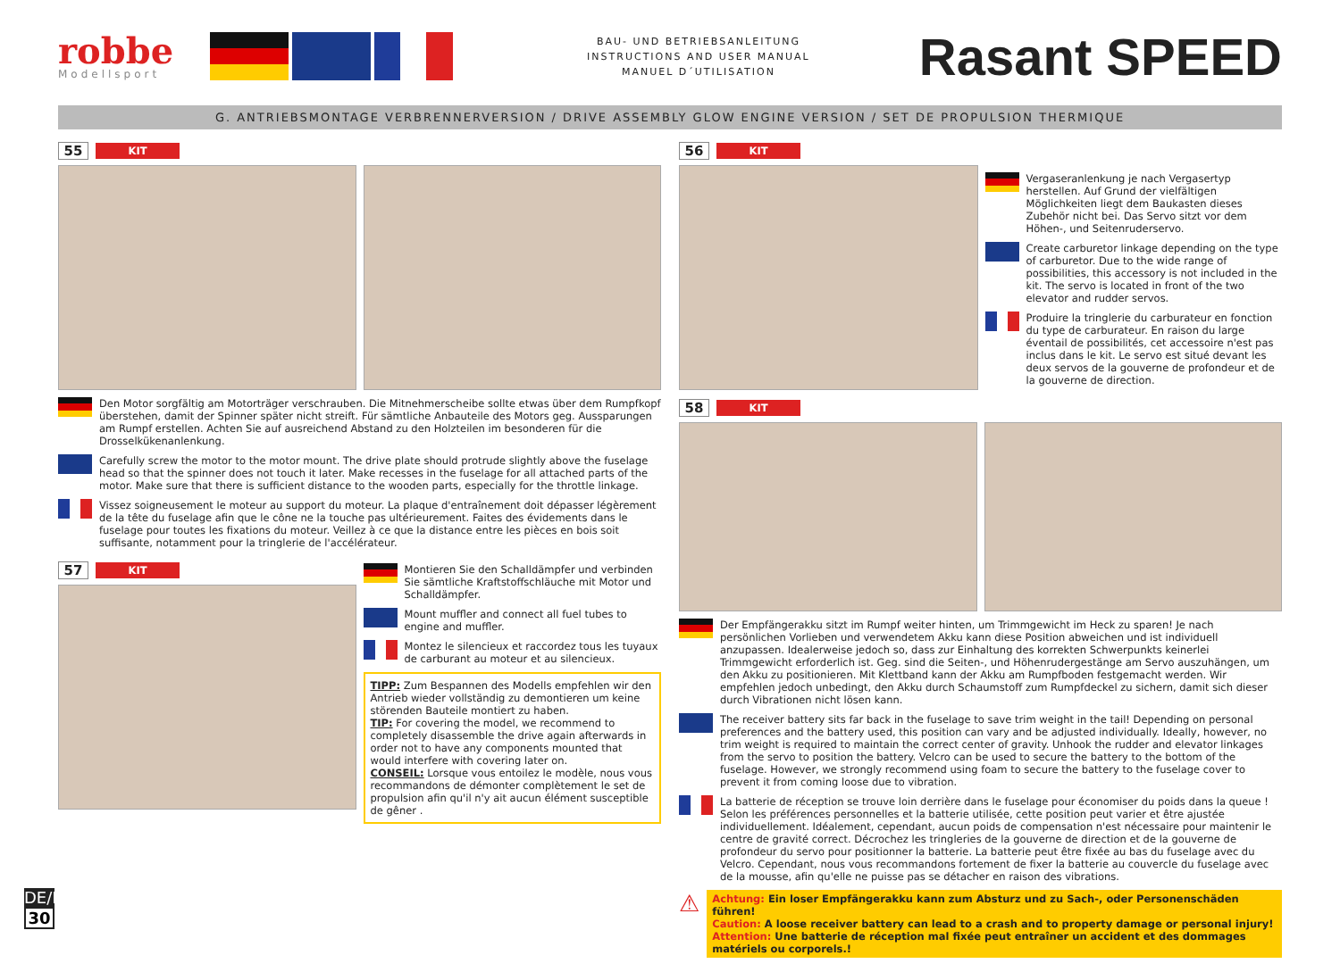robbe
Modellsport
BAU- UND BETRIEBSANLEITUNG
INSTRUCTIONS AND USER MANUAL
MANUEL D´UTILISATION
Rasant SPEED
G. ANTRIEBSMONTAGE VERBRENNERVERSION / DRIVE ASSEMBLY GLOW ENGINE VERSION / SET DE PROPULSION THERMIQUE
55 KIT
Den Motor sorgfältig am Motorträger verschrauben. Die Mitnehmerscheibe sollte etwas über dem Rumpfkopf überstehen, damit der Spinner später nicht streift. Für sämtliche Anbauteile des Motors geg. Aussparungen am Rumpf erstellen. Achten Sie auf ausreichend Abstand zu den Holzteilen im besonderen für die Drosselkükenanlenkung.
Carefully screw the motor to the motor mount. The drive plate should protrude slightly above the fuselage head so that the spinner does not touch it later. Make recesses in the fuselage for all attached parts of the motor. Make sure that there is sufficient distance to the wooden parts, especially for the throttle linkage.
Vissez soigneusement le moteur au support du moteur. La plaque d'entraînement doit dépasser légèrement de la tête du fuselage afin que le cône ne la touche pas ultérieurement. Faites des évidements dans le fuselage pour toutes les fixations du moteur. Veillez à ce que la distance entre les pièces en bois soit suffisante, notamment pour la tringlerie de l'accélérateur.
57 KIT Montieren Sie den Schalldämpfer und verbinden Sie sämtliche Kraftstoffschläuche mit Motor und Schalldämpfer.
Mount muffler and connect all fuel tubes to engine and muffler.
Montez le silencieux et raccordez tous les tuyaux de carburant au moteur et au silencieux.
TIPP: Zum Bespannen des Modells empfehlen wir den Antrieb wieder vollständig zu demontieren um keine störenden Bauteile montiert zu haben.
TIP: For covering the model, we recommend to completely disassemble the drive again afterwards in order not to have any components mounted that would interfere with covering later on.
CONSEIL: Lorsque vous entoilez le modèle, nous vous recommandons de démonter complètement le set de propulsion afin qu'il n'y ait aucun élément susceptible de gêner .
56 KIT
Vergaseranlenkung je nach Vergasertyp herstellen. Auf Grund der vielfältigen Möglichkeiten liegt dem Baukasten dieses Zubehör nicht bei. Das Servo sitzt vor dem Höhen-, und Seitenruderservo.
Create carburetor linkage depending on the type of carburetor. Due to the wide range of possibilities, this accessory is not included in the kit. The servo is located in front of the two elevator and rudder servos.
Produire la tringlerie du carburateur en fonction du type de carburateur. En raison du large éventail de possibilités, cet accessoire n'est pas inclus dans le kit. Le servo est situé devant les deux servos de la gouverne de profondeur et de la gouverne de direction.
58 KIT
Der Empfängerakku sitzt im Rumpf weiter hinten, um Trimmgewicht im Heck zu sparen! Je nach persönlichen Vorlieben und verwendetem Akku kann diese Position abweichen und ist individuell anzupassen. Idealerweise jedoch so, dass zur Einhaltung des korrekten Schwerpunkts keinerlei Trimmgewicht erforderlich ist. Geg. sind die Seiten-, und Höhenrudergestänge am Servo auszuhängen, um den Akku zu positionieren. Mit Klettband kann der Akku am Rumpfboden festgemacht werden. Wir empfehlen jedoch unbedingt, den Akku durch Schaumstoff zum Rumpfdeckel zu sichern, damit sich dieser durch Vibrationen nicht lösen kann.
The receiver battery sits far back in the fuselage to save trim weight in the tail! Depending on personal preferences and the battery used, this position can vary and be adjusted individually. Ideally, however, no trim weight is required to maintain the correct center of gravity. Unhook the rudder and elevator linkages from the servo to position the battery. Velcro can be used to secure the battery to the bottom of the fuselage. However, we strongly recommend using foam to secure the battery to the fuselage cover to prevent it from coming loose due to vibration.
La batterie de réception se trouve loin derrière dans le fuselage pour économiser du poids dans la queue ! Selon les préférences personnelles et la batterie utilisée, cette position peut varier et être ajustée individuellement. Idéalement, cependant, aucun poids de compensation n'est nécessaire pour maintenir le centre de gravité correct. Décrochez les tringleries de la gouverne de direction et de la gouverne de profondeur du servo pour positionner la batterie. La batterie peut être fixée au bas du fuselage avec du Velcro. Cependant, nous vous recommandons fortement de fixer la batterie au couvercle du fuselage avec de la mousse, afin qu'elle ne puisse pas se détacher en raison des vibrations.
⚠
Achtung: Ein loser Empfängerakku kann zum Absturz und zu Sach-, oder Personenschäden führen!
Caution: A loose receiver battery can lead to a crash and to property damage or personal injury!
Attention: Une batterie de réception mal fixée peut entraîner un accident et des dommages matériels ou corporels.!
DE/EN/FR
30